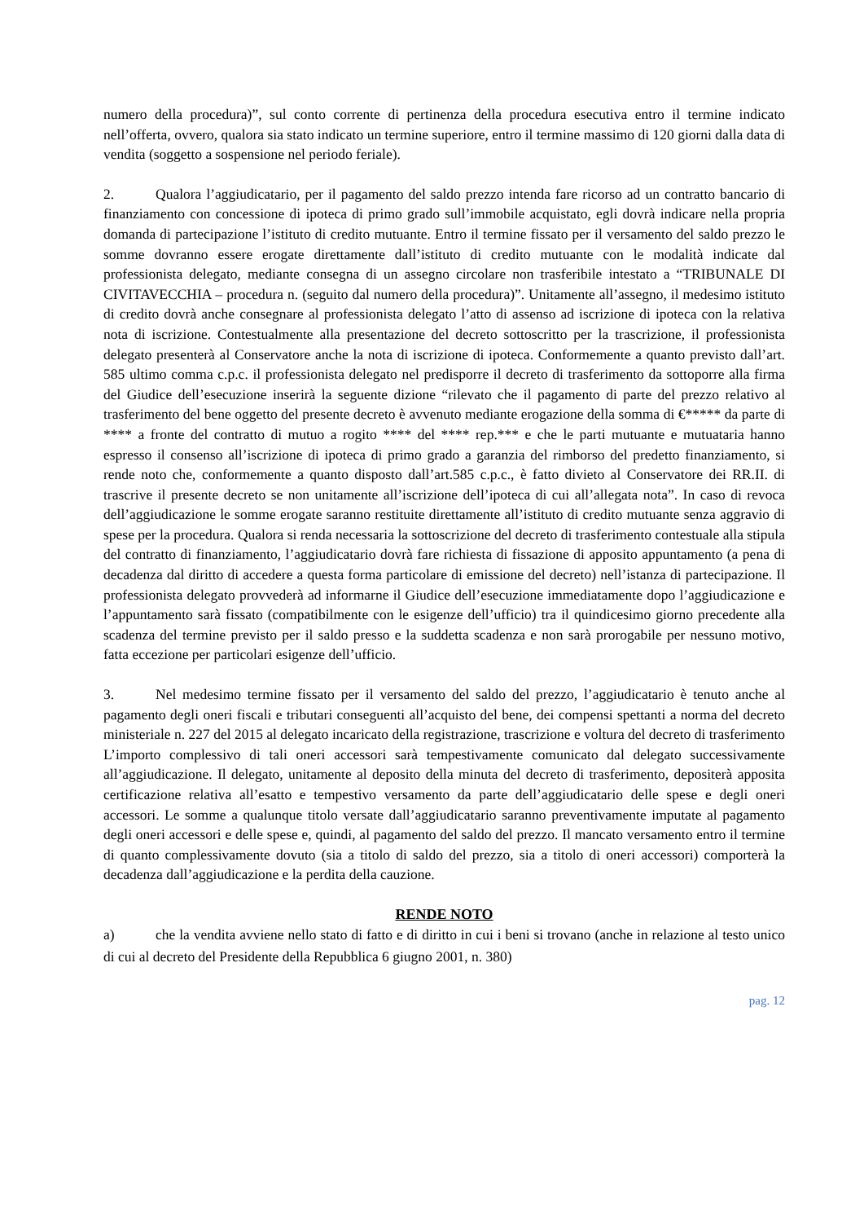numero della procedura)”, sul conto corrente di pertinenza della procedura esecutiva entro il termine indicato nell’offerta, ovvero, qualora sia stato indicato un termine superiore, entro il termine massimo di 120 giorni dalla data di vendita (soggetto a sospensione nel periodo feriale).
2. Qualora l’aggiudicatario, per il pagamento del saldo prezzo intenda fare ricorso ad un contratto bancario di finanziamento con concessione di ipoteca di primo grado sull’immobile acquistato, egli dovrà indicare nella propria domanda di partecipazione l’istituto di credito mutuante. Entro il termine fissato per il versamento del saldo prezzo le somme dovranno essere erogate direttamente dall’istituto di credito mutuante con le modalità indicate dal professionista delegato, mediante consegna di un assegno circolare non trasferibile intestato a “TRIBUNALE DI CIVITAVECCHIA – procedura n. (seguito dal numero della procedura)”. Unitamente all’assegno, il medesimo istituto di credito dovrà anche consegnare al professionista delegato l’atto di assenso ad iscrizione di ipoteca con la relativa nota di iscrizione. Contestualmente alla presentazione del decreto sottoscritto per la trascrizione, il professionista delegato presenterà al Conservatore anche la nota di iscrizione di ipoteca. Conformemente a quanto previsto dall’art. 585 ultimo comma c.p.c. il professionista delegato nel predisporre il decreto di trasferimento da sottoporre alla firma del Giudice dell’esecuzione inserirà la seguente dizione “rilevato che il pagamento di parte del prezzo relativo al trasferimento del bene oggetto del presente decreto è avvenuto mediante erogazione della somma di €***** da parte di **** a fronte del contratto di mutuo a rogito **** del **** rep.*** e che le parti mutuante e mutuataria hanno espresso il consenso all’iscrizione di ipoteca di primo grado a garanzia del rimborso del predetto finanziamento, si rende noto che, conformemente a quanto disposto dall’art.585 c.p.c., è fatto divieto al Conservatore dei RR.II. di trascrive il presente decreto se non unitamente all’iscrizione dell’ipoteca di cui all’allegata nota”. In caso di revoca dell’aggiudicazione le somme erogate saranno restituite direttamente all’istituto di credito mutuante senza aggravio di spese per la procedura. Qualora si renda necessaria la sottoscrizione del decreto di trasferimento contestuale alla stipula del contratto di finanziamento, l’aggiudicatario dovrà fare richiesta di fissazione di apposito appuntamento (a pena di decadenza dal diritto di accedere a questa forma particolare di emissione del decreto) nell’istanza di partecipazione. Il professionista delegato provvederà ad informarne il Giudice dell’esecuzione immediatamente dopo l’aggiudicazione e l’appuntamento sarà fissato (compatibilmente con le esigenze dell’ufficio) tra il quindicesimo giorno precedente alla scadenza del termine previsto per il saldo presso e la suddetta scadenza e non sarà prorogabile per nessuno motivo, fatta eccezione per particolari esigenze dell’ufficio.
3. Nel medesimo termine fissato per il versamento del saldo del prezzo, l’aggiudicatario è tenuto anche al pagamento degli oneri fiscali e tributari conseguenti all’acquisto del bene, dei compensi spettanti a norma del decreto ministeriale n. 227 del 2015 al delegato incaricato della registrazione, trascrizione e voltura del decreto di trasferimento L’importo complessivo di tali oneri accessori sarà tempestivamente comunicato dal delegato successivamente all’aggiudicazione. Il delegato, unitamente al deposito della minuta del decreto di trasferimento, depositerà apposita certificazione relativa all’esatto e tempestivo versamento da parte dell’aggiudicatario delle spese e degli oneri accessori. Le somme a qualunque titolo versate dall’aggiudicatario saranno preventivamente imputate al pagamento degli oneri accessori e delle spese e, quindi, al pagamento del saldo del prezzo. Il mancato versamento entro il termine di quanto complessivamente dovuto (sia a titolo di saldo del prezzo, sia a titolo di oneri accessori) comporterà la decadenza dall’aggiudicazione e la perdita della cauzione.
RENDE NOTO
a) che la vendita avviene nello stato di fatto e di diritto in cui i beni si trovano (anche in relazione al testo unico di cui al decreto del Presidente della Repubblica 6 giugno 2001, n. 380)
pag. 12